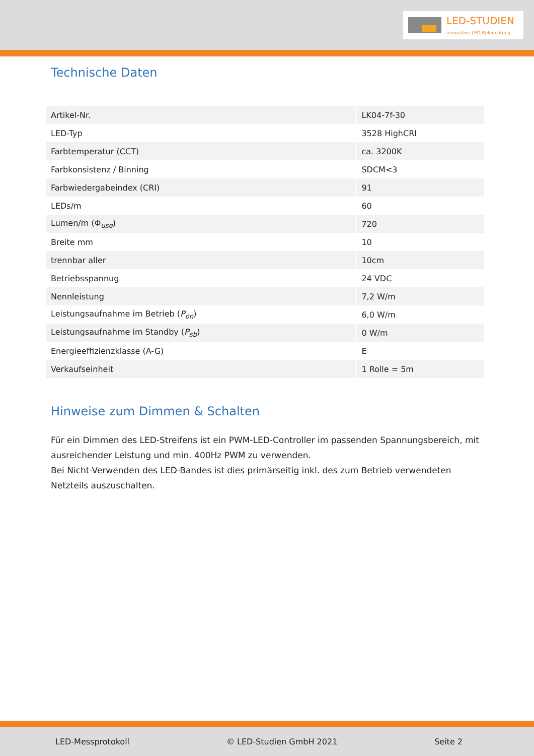LED-STUDIEN
innovative LED-Beleuchtung
Technische Daten
| Artikel-Nr. | LK04-7f-30 |
| LED-Typ | 3528 HighCRI |
| Farbtemperatur (CCT) | ca. 3200K |
| Farbkonsistenz / Binning | SDCM<3 |
| Farbwiedergabeindex (CRI) | 91 |
| LEDs/m | 60 |
| Lumen/m (Φ<sub>use</sub>) | 720 |
| Breite mm | 10 |
| trennbar aller | 10cm |
| Betriebsspannug | 24 VDC |
| Nennleistung | 7,2 W/m |
| Leistungsaufnahme im Betrieb ( P<sub>on</sub>) | 6,0 W/m |
| Leistungsaufnahme im Standby ( P<sub>sb</sub>) | 0 W/m |
| Energieeffizienzklasse (A-G) | E |
| Verkaufseinheit | 1 Rolle = 5m |
Hinweise zum Dimmen & Schalten
Für ein Dimmen des LED-Streifens ist ein PWM-LED-Controller im passenden Spannungsbereich, mit ausreichender Leistung und min. 400Hz PWM zu verwenden.
Bei Nicht-Verwenden des LED-Bandes ist dies primärseitig inkl. des zum Betrieb verwendeten Netzteils auszuschalten.
LED-Messprotokoll © LED-Studien GmbH 2021 Seite 2